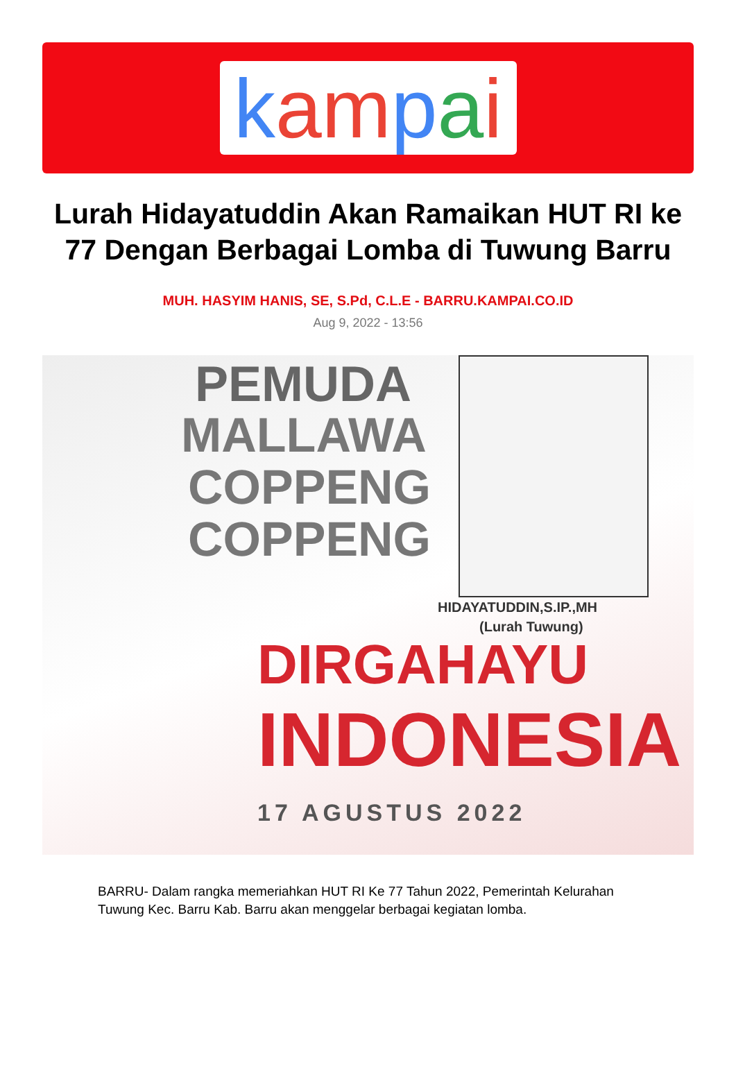kam pai
Lurah Hidayatuddin Akan Ramaikan HUT RI ke 77 Dengan Berbagai Lomba di Tuwung Barru
MUH. HASYIM HANIS, SE, S.Pd, C.L.E - BARRU.KAMPAI.CO.ID
Aug 9, 2022 - 13:56
PEMUDA
MALLAWA
COPPENG
COPPENG
HIDAYATUDDIN,S.IP.,MH
(Lurah Tuwung)
DIRGAHAYU
INDONESIA
17 AGUSTUS 2022
BARRU- Dalam rangka memeriahkan HUT RI Ke 77 Tahun 2022, Pemerintah Kelurahan Tuwung Kec. Barru Kab. Barru akan menggelar berbagai kegiatan lomba.